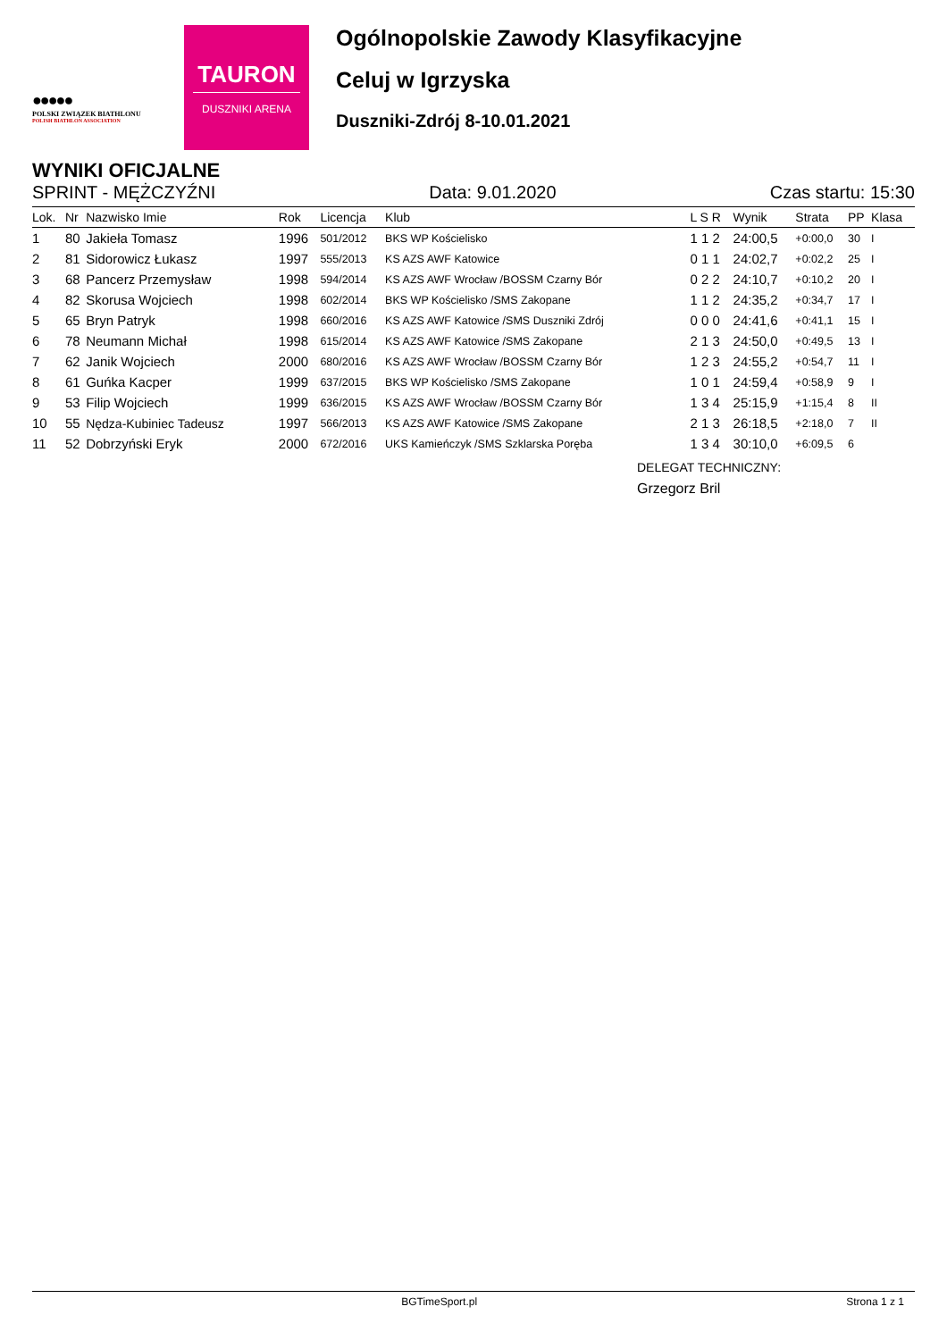●●●●●
POLSKI ZWIĄZEK BIATHLONU
POLISH BIATHLON ASSOCIATION
TAURON
DUSZNIKI ARENA
Ogólnopolskie Zawody Klasyfikacyjne
Celuj w Igrzyska
Duszniki-Zdrój 8-10.01.2021
WYNIKI OFICJALNE
SPRINT - MĘŻCZYŹNI Data: 9.01.2020 Czas startu: 15:30
| Lok. | Nr | Nazwisko Imie | Rok | Licencja | Klub | L S R | Wynik | Strata | PP | Klasa |
| --- | --- | --- | --- | --- | --- | --- | --- | --- | --- | --- |
| 1 | 80 | Jakieła Tomasz | 1996 | 501/2012 | BKS WP Kościelisko | 1 1 2 | 24:00,5 | +0:00,0 | 30 | I |
| 2 | 81 | Sidorowicz Łukasz | 1997 | 555/2013 | KS AZS AWF Katowice | 0 1 1 | 24:02,7 | +0:02,2 | 25 | I |
| 3 | 68 | Pancerz Przemysław | 1998 | 594/2014 | KS AZS AWF Wrocław /BOSSM Czarny Bór | 0 2 2 | 24:10,7 | +0:10,2 | 20 | I |
| 4 | 82 | Skorusa Wojciech | 1998 | 602/2014 | BKS WP Kościelisko /SMS Zakopane | 1 1 2 | 24:35,2 | +0:34,7 | 17 | I |
| 5 | 65 | Bryn Patryk | 1998 | 660/2016 | KS AZS AWF Katowice /SMS Duszniki Zdrój | 0 0 0 | 24:41,6 | +0:41,1 | 15 | I |
| 6 | 78 | Neumann Michał | 1998 | 615/2014 | KS AZS AWF Katowice /SMS Zakopane | 2 1 3 | 24:50,0 | +0:49,5 | 13 | I |
| 7 | 62 | Janik Wojciech | 2000 | 680/2016 | KS AZS AWF Wrocław /BOSSM Czarny Bór | 1 2 3 | 24:55,2 | +0:54,7 | 11 | I |
| 8 | 61 | Guńka Kacper | 1999 | 637/2015 | BKS WP Kościelisko /SMS Zakopane | 1 0 1 | 24:59,4 | +0:58,9 | 9 | I |
| 9 | 53 | Filip Wojciech | 1999 | 636/2015 | KS AZS AWF Wrocław /BOSSM Czarny Bór | 1 3 4 | 25:15,9 | +1:15,4 | 8 | II |
| 10 | 55 | Nędza-Kubiniec Tadeusz | 1997 | 566/2013 | KS AZS AWF Katowice /SMS Zakopane | 2 1 3 | 26:18,5 | +2:18,0 | 7 | II |
| 11 | 52 | Dobrzyński Eryk | 2000 | 672/2016 | UKS Kamieńczyk /SMS Szklarska Poręba | 1 3 4 | 30:10,0 | +6:09,5 | 6 | |
DELEGAT TECHNICZNY:
Grzegorz Bril
BGTimeSport.pl Strona 1 z 1